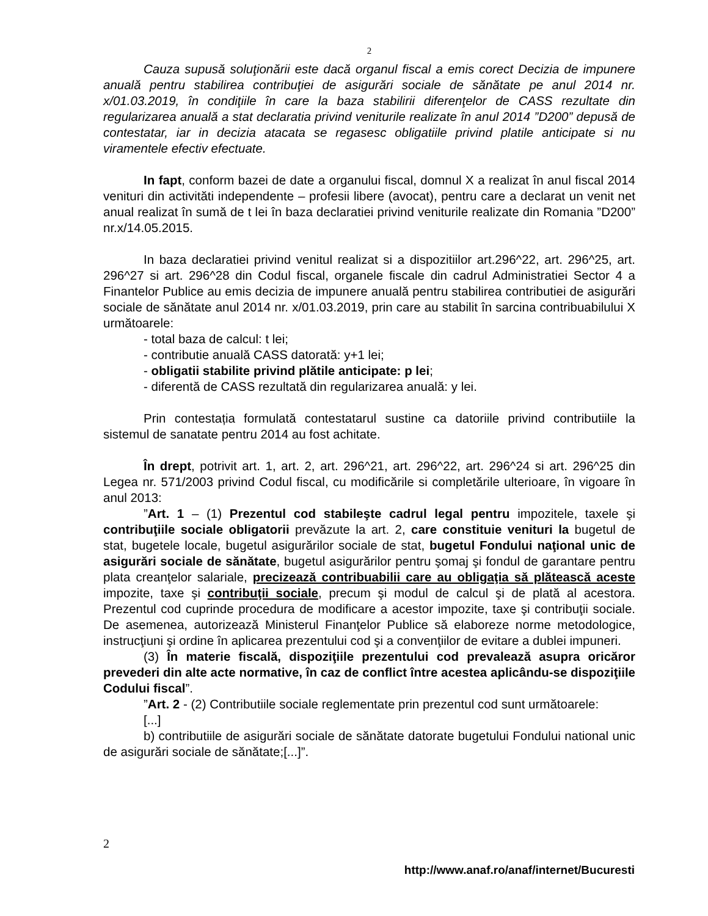2
Cauza supusă soluţionării este dacă organul fiscal a emis corect Decizia de impunere anuală pentru stabilirea contribuţiei de asigurări sociale de sănătate pe anul 2014 nr. x/01.03.2019, în condiţiile în care la baza stabilirii diferenţelor de CASS rezultate din regularizarea anuală a stat declaratia privind veniturile realizate în anul 2014 ”D200” depusă de contestatar, iar in decizia atacata se regasesc obligatiile privind platile anticipate si nu viramentele efectiv efectuate.
In fapt, conform bazei de date a organului fiscal, domnul X a realizat în anul fiscal 2014 venituri din activităti independente – profesii libere (avocat), pentru care a declarat un venit net anual realizat în sumă de t lei în baza declaratiei privind veniturile realizate din Romania ”D200” nr.x/14.05.2015.
In baza declaratiei privind venitul realizat si a dispozitiilor art.296^22, art. 296^25, art. 296^27 si art. 296^28 din Codul fiscal, organele fiscale din cadrul Administratiei Sector 4 a Finantelor Publice au emis decizia de impunere anuală pentru stabilirea contributiei de asigurări sociale de sănătate anul 2014 nr. x/01.03.2019, prin care au stabilit în sarcina contribuabilului X următoarele:
- total baza de calcul: t lei;
- contributie anuală CASS datorată: y+1 lei;
- obligatii stabilite privind plătile anticipate: p lei;
- diferentă de CASS rezultată din regularizarea anuală: y lei.
Prin contestația formulată contestatarul sustine ca datoriile privind contributiile la sistemul de sanatate pentru 2014 au fost achitate.
În drept, potrivit art. 1, art. 2, art. 296^21, art. 296^22, art. 296^24 si art. 296^25 din Legea nr. 571/2003 privind Codul fiscal, cu modificările si completările ulterioare, în vigoare în anul 2013:
”Art. 1 – (1) Prezentul cod stabileşte cadrul legal pentru impozitele, taxele şi contribuţiile sociale obligatorii prevăzute la art. 2, care constituie venituri la bugetul de stat, bugetele locale, bugetul asigurărilor sociale de stat, bugetul Fondului naţional unic de asigurări sociale de sănătate, bugetul asigurărilor pentru şomaj şi fondul de garantare pentru plata creanţelor salariale, precizează contribuabilii care au obligaţia să plătească aceste impozite, taxe şi contribuţii sociale, precum şi modul de calcul şi de plată al acestora. Prezentul cod cuprinde procedura de modificare a acestor impozite, taxe şi contribuţii sociale. De asemenea, autorizează Ministerul Finanţelor Publice să elaboreze norme metodologice, instrucţiuni şi ordine în aplicarea prezentului cod şi a convenţiilor de evitare a dublei impuneri.
(3) În materie fiscală, dispoziţiile prezentului cod prevalează asupra oricăror prevederi din alte acte normative, în caz de conflict între acestea aplicându-se dispoziţiile Codului fiscal”.
”Art. 2 - (2) Contributiile sociale reglementate prin prezentul cod sunt următoarele:
[...]
b) contributiile de asigurări sociale de sănătate datorate bugetului Fondului national unic de asigurări sociale de sănătate;[...]”.
2
http://www.anaf.ro/anaf/internet/Bucuresti